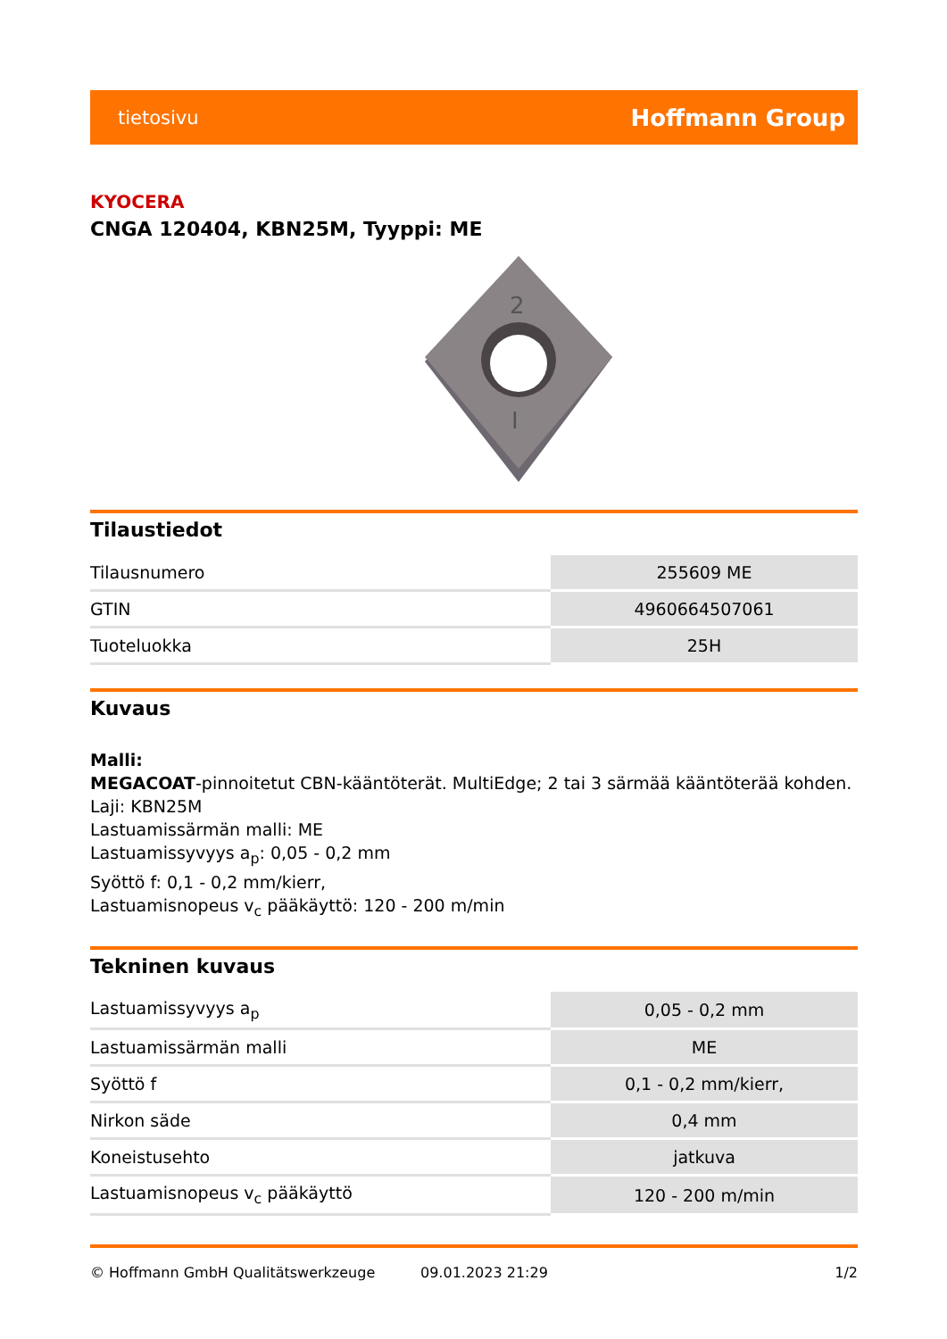tietosivu Hoffmann Group
KYOCERA
CNGA 120404, KBN25M, Tyyppi: ME
2
I
Tilaustiedot
| Tilausnumero | 255609 ME |
| GTIN | 4960664507061 |
| Tuoteluokka | 25H |
Kuvaus
Malli:
MEGACOAT-pinnoitetut CBN-kääntöterät. MultiEdge; 2 tai 3 särmää kääntöterää kohden.
Laji: KBN25M
Lastuamissärmän malli: ME
Lastuamissyvyys a<sub>p</sub>: 0,05 - 0,2 mm
Syöttö f: 0,1 - 0,2 mm/kierr,
Lastuamisnopeus v<sub>c</sub> pääkäyttö: 120 - 200 m/min
Tekninen kuvaus
| Lastuamissyvyys a<sub>p</sub> | 0,05 - 0,2 mm |
| Lastuamissärmän malli | ME |
| Syöttö f | 0,1 - 0,2 mm/kierr, |
| Nirkon säde | 0,4 mm |
| Koneistusehto | jatkuva |
| Lastuamisnopeus v<sub>c</sub> pääkäyttö | 120 - 200 m/min |
© Hoffmann GmbH Qualitätswerkzeuge 09.01.2023 21:29 1/2